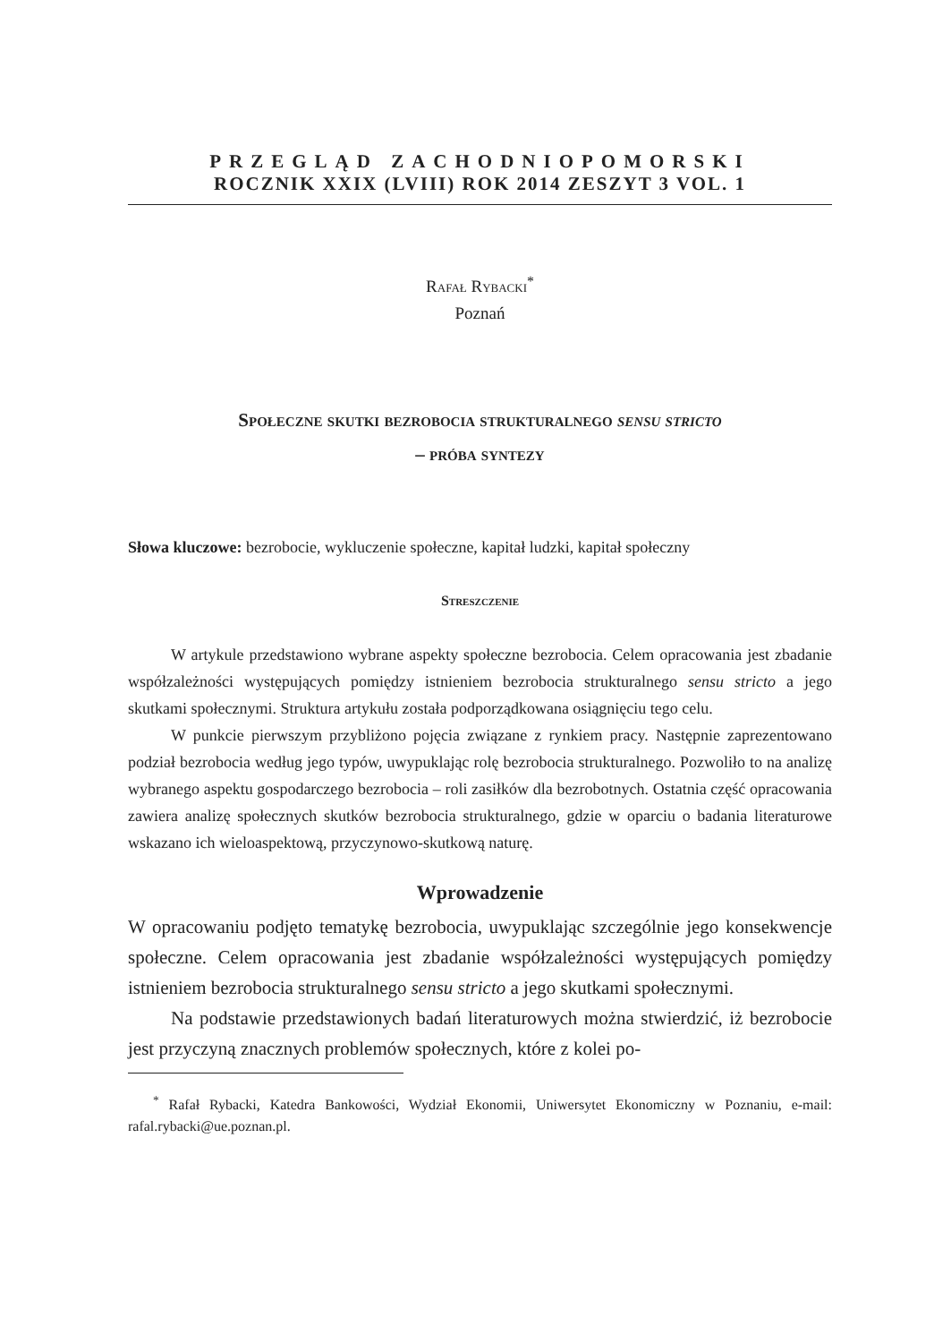PRZEGLĄD ZACHODNIOPOMORSKI
ROCZNIK XXIX (LVIII) ROK 2014 ZESZYT 3 VOL. 1
Rafał Rybacki<sup>*</sup>
Poznań
Społeczne skutki bezrobocia strukturalnego sensu stricto
– próba syntezy
Słowa kluczowe: bezrobocie, wykluczenie społeczne, kapitał ludzki, kapitał społeczny
Streszczenie
W artykule przedstawiono wybrane aspekty społeczne bezrobocia. Celem opracowania jest zbadanie współzależności występujących pomiędzy istnieniem bezrobocia strukturalnego sensu stricto a jego skutkami społecznymi. Struktura artykułu została podporządkowana osiągnięciu tego celu.
W punkcie pierwszym przybliżono pojęcia związane z rynkiem pracy. Następnie zaprezentowano podział bezrobocia według jego typów, uwypuklając rolę bezrobocia strukturalnego. Pozwoliło to na analizę wybranego aspektu gospodarczego bezrobocia – roli zasiłków dla bezrobotnych. Ostatnia część opracowania zawiera analizę społecznych skutków bezrobocia strukturalnego, gdzie w oparciu o badania literaturowe wskazano ich wieloaspektową, przyczynowo-skutkową naturę.
Wprowadzenie
W opracowaniu podjęto tematykę bezrobocia, uwypuklając szczególnie jego konsekwencje społeczne. Celem opracowania jest zbadanie współzależności występujących pomiędzy istnieniem bezrobocia strukturalnego sensu stricto a jego skutkami społecznymi.
Na podstawie przedstawionych badań literaturowych można stwierdzić, iż bezrobocie jest przyczyną znacznych problemów społecznych, które z kolei po-
<sup>*</sup> Rafał Rybacki, Katedra Bankowości, Wydział Ekonomii, Uniwersytet Ekonomiczny w Poznaniu, e-mail: rafal.rybacki@ue.poznan.pl.